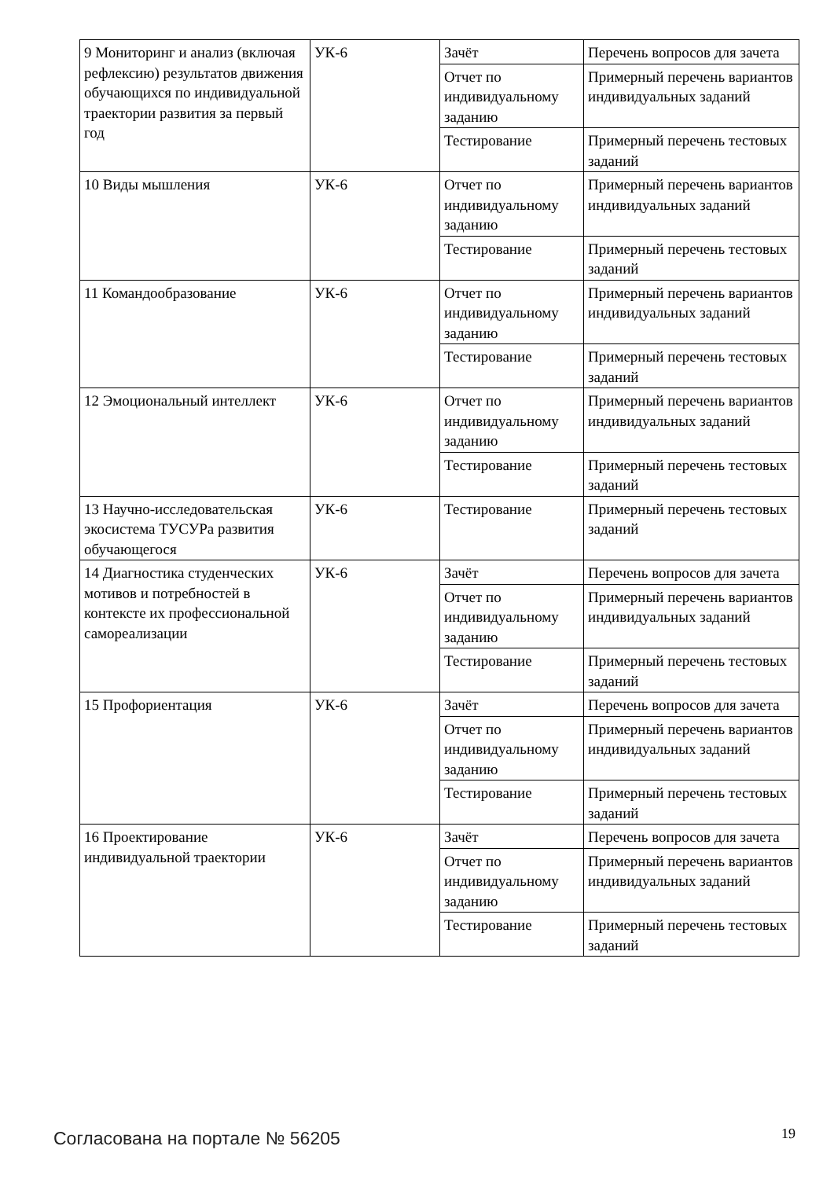| 9 Мониторинг и анализ (включая рефлексию) результатов движения обучающихся по индивидуальной траектории развития за первый год | УК-6 | Зачёт | Перечень вопросов для зачета |
| | | Отчет по индивидуальному заданию | Примерный перечень вариантов индивидуальных заданий |
| | | Тестирование | Примерный перечень тестовых заданий |
| 10 Виды мышления | УК-6 | Отчет по индивидуальному заданию | Примерный перечень вариантов индивидуальных заданий |
| | | Тестирование | Примерный перечень тестовых заданий |
| 11 Командообразование | УК-6 | Отчет по индивидуальному заданию | Примерный перечень вариантов индивидуальных заданий |
| | | Тестирование | Примерный перечень тестовых заданий |
| 12 Эмоциональный интеллект | УК-6 | Отчет по индивидуальному заданию | Примерный перечень вариантов индивидуальных заданий |
| | | Тестирование | Примерный перечень тестовых заданий |
| 13 Научно-исследовательская экосистема ТУСУРа развития обучающегося | УК-6 | Тестирование | Примерный перечень тестовых заданий |
| 14 Диагностика студенческих мотивов и потребностей в контексте их профессиональной самореализации | УК-6 | Зачёт | Перечень вопросов для зачета |
| | | Отчет по индивидуальному заданию | Примерный перечень вариантов индивидуальных заданий |
| | | Тестирование | Примерный перечень тестовых заданий |
| 15 Профориентация | УК-6 | Зачёт | Перечень вопросов для зачета |
| | | Отчет по индивидуальному заданию | Примерный перечень вариантов индивидуальных заданий |
| | | Тестирование | Примерный перечень тестовых заданий |
| 16 Проектирование индивидуальной траектории | УК-6 | Зачёт | Перечень вопросов для зачета |
| | | Отчет по индивидуальному заданию | Примерный перечень вариантов индивидуальных заданий |
| | | Тестирование | Примерный перечень тестовых заданий |
Согласована на портале № 56205 19